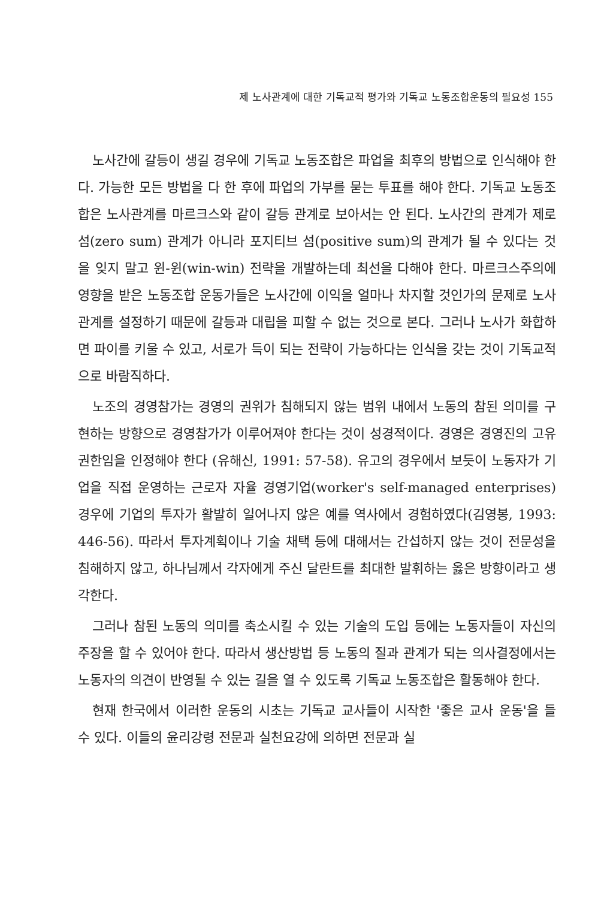제 노사관계에 대한 기독교적 평가와 기독교 노동조합운동의 필요성 155
노사간에 갈등이 생길 경우에 기독교 노동조합은 파업을 최후의 방법으로 인식해야 한다. 가능한 모든 방법을 다 한 후에 파업의 가부를 묻는 투표를 해야 한다. 기독교 노동조합은 노사관계를 마르크스와 같이 갈등 관계로 보아서는 안 된다. 노사간의 관계가 제로 섬(zero sum) 관계가 아니라 포지티브 섬(positive sum)의 관계가 될 수 있다는 것을 잊지 말고 윈-윈(win-win) 전략을 개발하는데 최선을 다해야 한다. 마르크스주의에 영향을 받은 노동조합 운동가들은 노사간에 이익을 얼마나 차지할 것인가의 문제로 노사관계를 설정하기 때문에 갈등과 대립을 피할 수 없는 것으로 본다. 그러나 노사가 화합하면 파이를 키울 수 있고, 서로가 득이 되는 전략이 가능하다는 인식을 갖는 것이 기독교적으로 바람직하다.
노조의 경영참가는 경영의 권위가 침해되지 않는 범위 내에서 노동의 참된 의미를 구현하는 방향으로 경영참가가 이루어져야 한다는 것이 성경적이다. 경영은 경영진의 고유권한임을 인정해야 한다 (유해신, 1991: 57-58). 유고의 경우에서 보듯이 노동자가 기업을 직접 운영하는 근로자 자율 경영기업(worker's self-managed enterprises) 경우에 기업의 투자가 활발히 일어나지 않은 예를 역사에서 경험하였다(김영봉, 1993: 446-56). 따라서 투자계획이나 기술 채택 등에 대해서는 간섭하지 않는 것이 전문성을 침해하지 않고, 하나님께서 각자에게 주신 달란트를 최대한 발휘하는 옳은 방향이라고 생각한다.
그러나 참된 노동의 의미를 축소시킬 수 있는 기술의 도입 등에는 노동자들이 자신의 주장을 할 수 있어야 한다. 따라서 생산방법 등 노동의 질과 관계가 되는 의사결정에서는 노동자의 의견이 반영될 수 있는 길을 열 수 있도록 기독교 노동조합은 활동해야 한다.
현재 한국에서 이러한 운동의 시초는 기독교 교사들이 시작한 '좋은 교사 운동'을 들 수 있다. 이들의 윤리강령 전문과 실천요강에 의하면 전문과 실